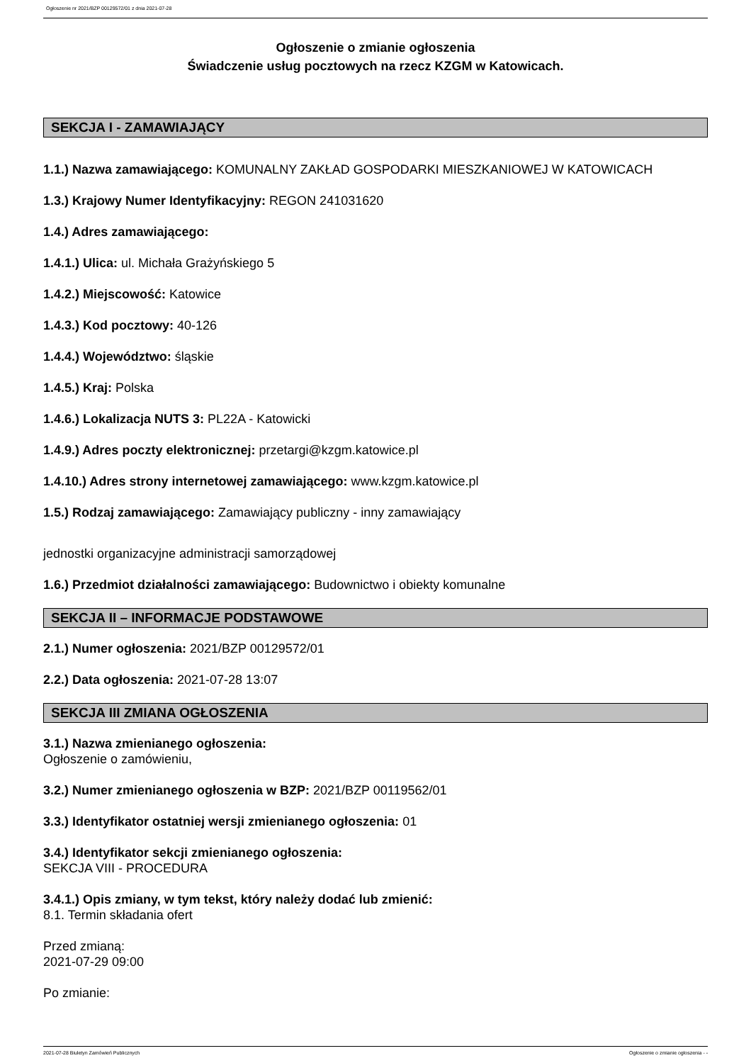Ogłoszenie nr 2021/BZP 00129572/01 z dnia 2021-07-28
Ogłoszenie o zmianie ogłoszenia
Świadczenie usług pocztowych na rzecz KZGM w Katowicach.
SEKCJA I - ZAMAWIAJĄCY
1.1.) Nazwa zamawiającego: KOMUNALNY ZAKŁAD GOSPODARKI MIESZKANIOWEJ W KATOWICACH
1.3.) Krajowy Numer Identyfikacyjny: REGON 241031620
1.4.) Adres zamawiającego:
1.4.1.) Ulica: ul. Michała Grażyńskiego 5
1.4.2.) Miejscowość: Katowice
1.4.3.) Kod pocztowy: 40-126
1.4.4.) Województwo: śląskie
1.4.5.) Kraj: Polska
1.4.6.) Lokalizacja NUTS 3: PL22A - Katowicki
1.4.9.) Adres poczty elektronicznej: przetargi@kzgm.katowice.pl
1.4.10.) Adres strony internetowej zamawiającego: www.kzgm.katowice.pl
1.5.) Rodzaj zamawiającego: Zamawiający publiczny - inny zamawiający
jednostki organizacyjne administracji samorządowej
1.6.) Przedmiot działalności zamawiającego: Budownictwo i obiekty komunalne
SEKCJA II – INFORMACJE PODSTAWOWE
2.1.) Numer ogłoszenia: 2021/BZP 00129572/01
2.2.) Data ogłoszenia: 2021-07-28 13:07
SEKCJA III ZMIANA OGŁOSZENIA
3.1.) Nazwa zmienianego ogłoszenia:
Ogłoszenie o zamówieniu,
3.2.) Numer zmienianego ogłoszenia w BZP: 2021/BZP 00119562/01
3.3.) Identyfikator ostatniej wersji zmienianego ogłoszenia: 01
3.4.) Identyfikator sekcji zmienianego ogłoszenia:
SEKCJA VIII - PROCEDURA
3.4.1.) Opis zmiany, w tym tekst, który należy dodać lub zmienić:
8.1. Termin składania ofert
Przed zmianą:
2021-07-29 09:00
Po zmianie:
2021-07-28 Biuletyn Zamówień Publicznych Ogłoszenie o zmianie ogłoszenia - -